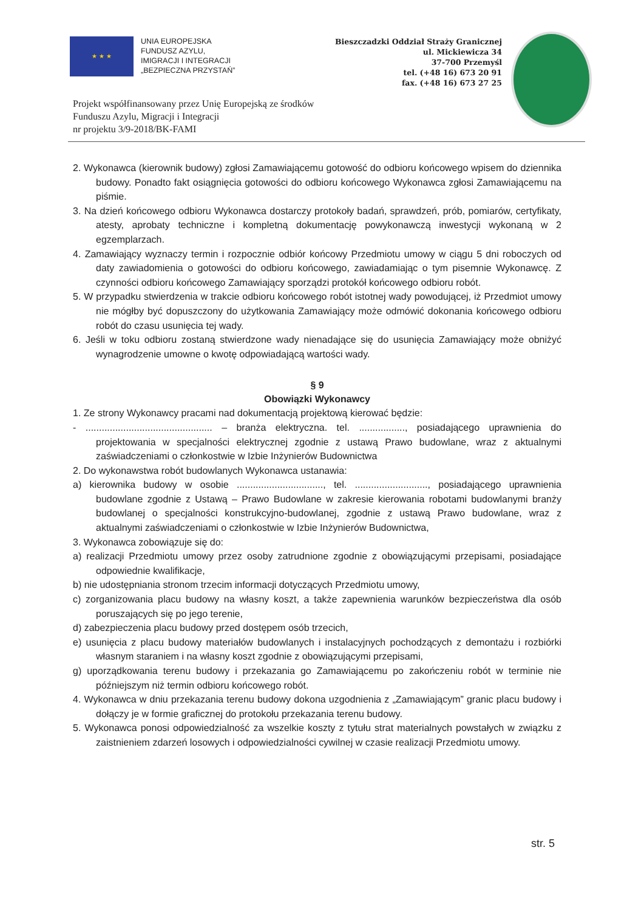★ ★ ★
UNIA EUROPEJSKA
FUNDUSZ AZYLU,
IMIGRACJI I INTEGRACJI
„BEZPIECZNA PRZYSTAŃ”
Bieszczadzki Oddział Straży Granicznej
ul. Mickiewicza 34
37-700 Przemyśl
tel. (+48 16) 673 20 91
fax. (+48 16) 673 27 25
Projekt współfinansowany przez Unię Europejską ze środków
Funduszu Azylu, Migracji i Integracji
nr projektu 3/9-2018/BK-FAMI
2. Wykonawca (kierownik budowy) zgłosi Zamawiającemu gotowość do odbioru końcowego wpisem do dziennika budowy. Ponadto fakt osiągnięcia gotowości do odbioru końcowego Wykonawca zgłosi Zamawiającemu na piśmie.
3. Na dzień końcowego odbioru Wykonawca dostarczy protokoły badań, sprawdzeń, prób, pomiarów, certyfikaty, atesty, aprobaty techniczne i kompletną dokumentację powykonawczą inwestycji wykonaną w 2 egzemplarzach.
4. Zamawiający wyznaczy termin i rozpocznie odbiór końcowy Przedmiotu umowy w ciągu 5 dni roboczych od daty zawiadomienia o gotowości do odbioru końcowego, zawiadamiając o tym pisemnie Wykonawcę. Z czynności odbioru końcowego Zamawiający sporządzi protokół końcowego odbioru robót.
5. W przypadku stwierdzenia w trakcie odbioru końcowego robót istotnej wady powodującej, iż Przedmiot umowy nie mógłby być dopuszczony do użytkowania Zamawiający może odmówić dokonania końcowego odbioru robót do czasu usunięcia tej wady.
6. Jeśli w toku odbioru zostaną stwierdzone wady nienadające się do usunięcia Zamawiający może obniżyć wynagrodzenie umowne o kwotę odpowiadającą wartości wady.
§ 9
Obowiązki Wykonawcy
1. Ze strony Wykonawcy pracami nad dokumentacją projektową kierować będzie:
- ............................................... – branża elektryczna. tel. ................., posiadającego uprawnienia do projektowania w specjalności elektrycznej zgodnie z ustawą Prawo budowlane, wraz z aktualnymi zaświadczeniami o członkostwie w Izbie Inżynierów Budownictwa
2. Do wykonawstwa robót budowlanych Wykonawca ustanawia:
a) kierownika budowy w osobie ................................, tel. ..........................., posiadającego uprawnienia budowlane zgodnie z Ustawą – Prawo Budowlane w zakresie kierowania robotami budowlanymi branży budowlanej o specjalności konstrukcyjno-budowlanej, zgodnie z ustawą Prawo budowlane, wraz z aktualnymi zaświadczeniami o członkostwie w Izbie Inżynierów Budownictwa,
3. Wykonawca zobowiązuje się do:
a) realizacji Przedmiotu umowy przez osoby zatrudnione zgodnie z obowiązującymi przepisami, posiadające odpowiednie kwalifikacje,
b) nie udostępniania stronom trzecim informacji dotyczących Przedmiotu umowy,
c) zorganizowania placu budowy na własny koszt, a także zapewnienia warunków bezpieczeństwa dla osób poruszających się po jego terenie,
d) zabezpieczenia placu budowy przed dostępem osób trzecich,
e) usunięcia z placu budowy materiałów budowlanych i instalacyjnych pochodzących z demontażu i rozbiórki własnym staraniem i na własny koszt zgodnie z obowiązującymi przepisami,
g) uporządkowania terenu budowy i przekazania go Zamawiającemu po zakończeniu robót w terminie nie późniejszym niż termin odbioru końcowego robót.
4. Wykonawca w dniu przekazania terenu budowy dokona uzgodnienia z „Zamawiającym” granic placu budowy i dołączy je w formie graficznej do protokołu przekazania terenu budowy.
5. Wykonawca ponosi odpowiedzialność za wszelkie koszty z tytułu strat materialnych powstałych w związku z zaistnieniem zdarzeń losowych i odpowiedzialności cywilnej w czasie realizacji Przedmiotu umowy.
str. 5